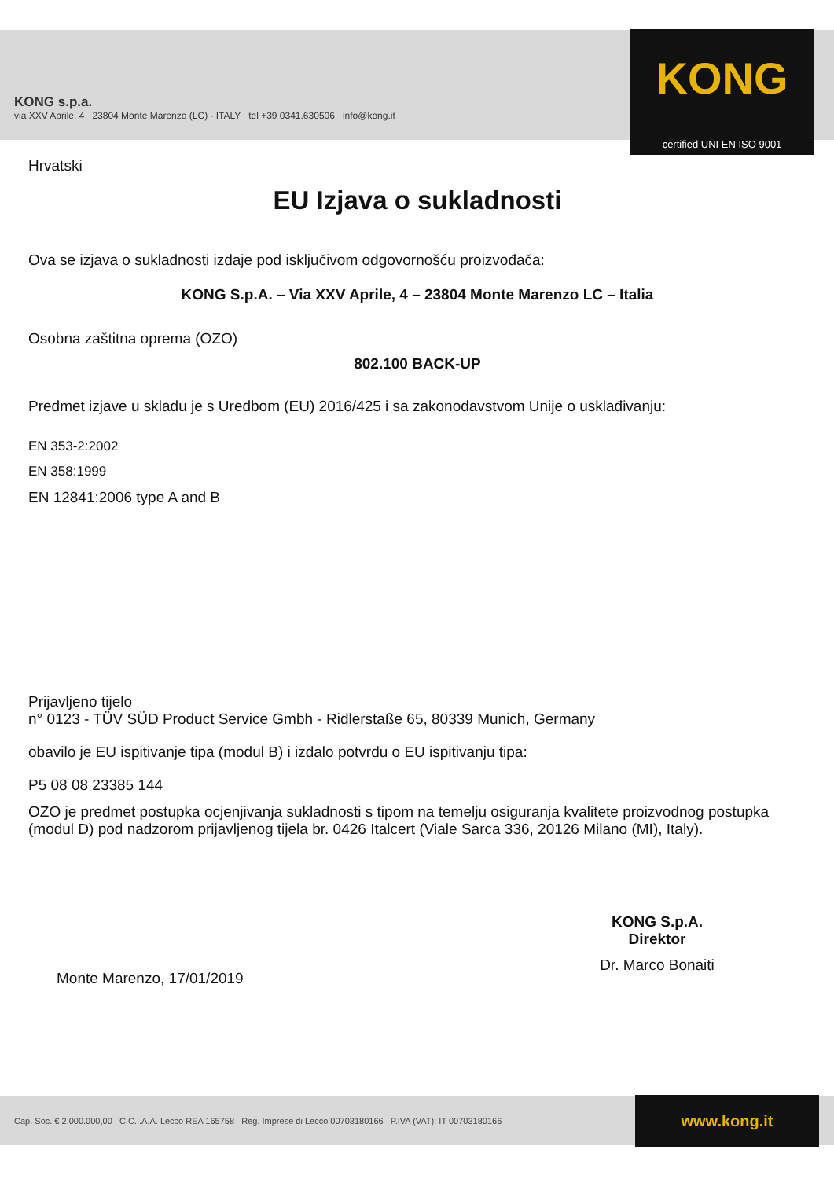KONG s.p.a.
via XXV Aprile, 4 23804 Monte Marenzo (LC) - ITALY tel +39 0341.630506 info@kong.it
KONG
certified UNI EN ISO 9001
Hrvatski
EU Izjava o sukladnosti
Ova se izjava o sukladnosti izdaje pod isključivom odgovornošću proizvođača:
KONG S.p.A. – Via XXV Aprile, 4 – 23804 Monte Marenzo LC – Italia
Osobna zaštitna oprema (OZO)
802.100 BACK-UP
Predmet izjave u skladu je s Uredbom (EU) 2016/425 i sa zakonodavstvom Unije o usklađivanju:
EN 353-2:2002
EN 358:1999
EN 12841:2006 type A and B
Prijavljeno tijelo
n° 0123 - TÜV SÜD Product Service Gmbh - Ridlerstaße 65, 80339 Munich, Germany
obavilo je EU ispitivanje tipa (modul B) i izdalo potvrdu o EU ispitivanju tipa:
P5 08 08 23385 144
OZO je predmet postupka ocjenjivanja sukladnosti s tipom na temelju osiguranja kvalitete proizvodnog postupka (modul D) pod nadzorom prijavljenog tijela br. 0426 Italcert (Viale Sarca 336, 20126 Milano (MI), Italy).
Monte Marenzo, 17/01/2019
KONG S.p.A.
Direktor
Dr. Marco Bonaiti
Cap. Soc. € 2.000.000,00 C.C.I.A.A. Lecco REA 165758 Reg. Imprese di Lecco 00703180166 P.IVA (VAT): IT 00703180166
www.kong.it